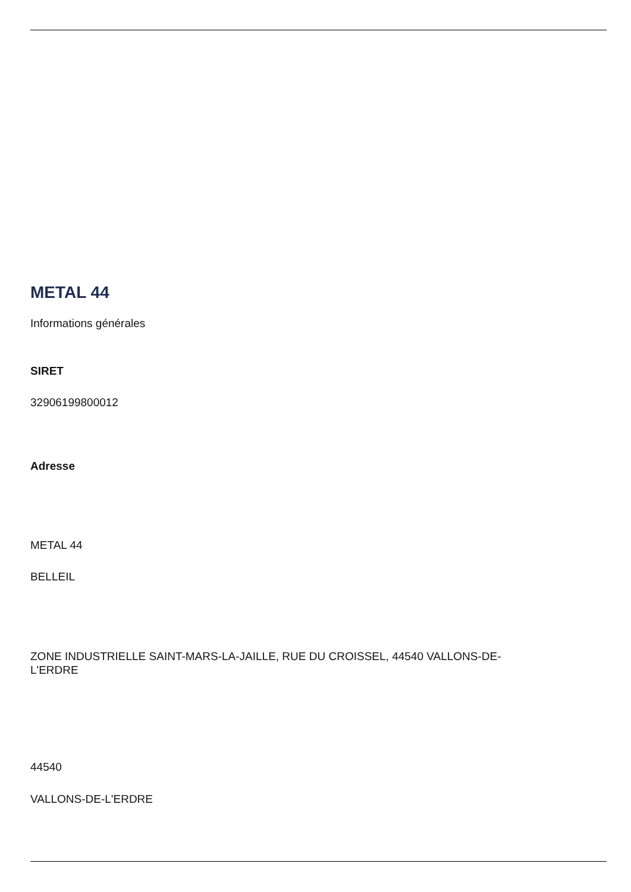METAL 44
Informations générales
SIRET
32906199800012
Adresse
METAL 44
BELLEIL
ZONE INDUSTRIELLE SAINT-MARS-LA-JAILLE, RUE DU CROISSEL, 44540 VALLONS-DE-
L'ERDRE
44540
VALLONS-DE-L'ERDRE